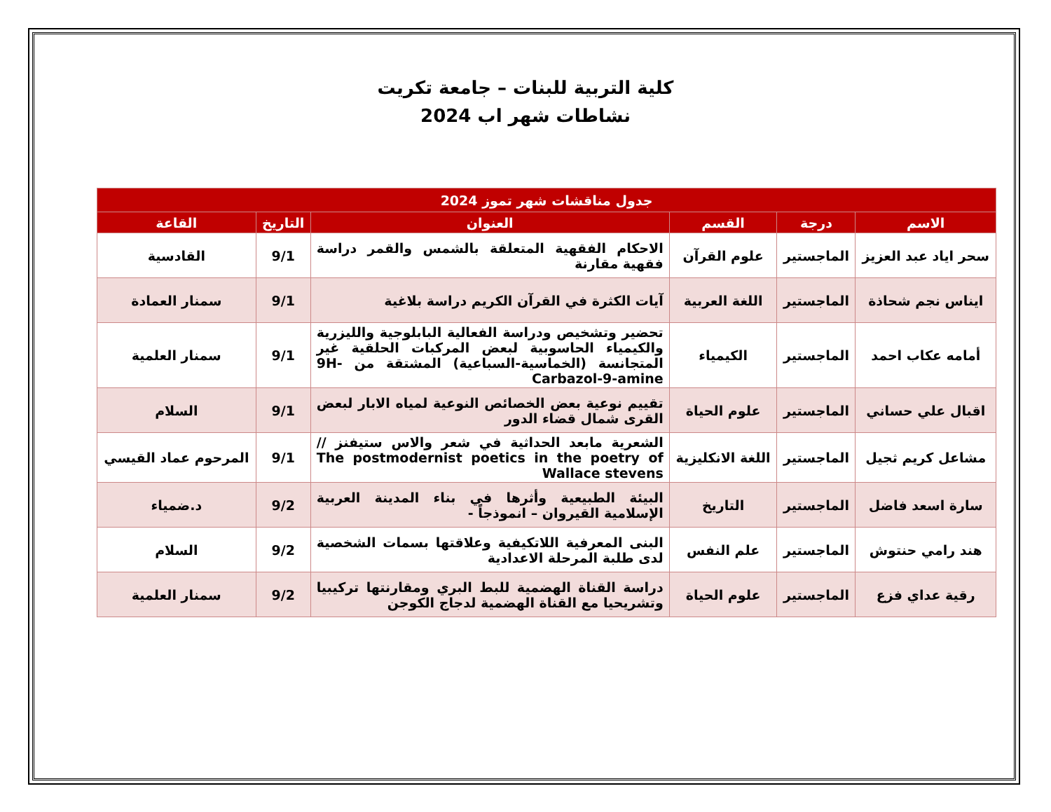كلية التربية للبنات – جامعة تكريت
نشاطات شهر اب 2024
| جدول مناقشات شهر تموز 2024 | | | | | |
| --- | --- | --- | --- | --- | --- |
| الاسم | درجة | القسم | العنوان | التاريخ | القاعة |
| سحر اياد عبد العزيز | الماجستير | علوم القرآن | الاحكام الفقهية المتعلقة بالشمس والقمر دراسة فقهية مقارنة | 9/1 | القادسية |
| ايناس نجم شحاذة | الماجستير | اللغة العربية | آيات الكثرة في القرآن الكريم دراسة بلاغية | 9/1 | سمنار العمادة |
| أمامه عكاب احمد | الماجستير | الكيمياء | تحضير وتشخيص ودراسة الفعالية البابلوجية والليزرية والكيمياء الحاسوبية لبعض المركبات الحلقية غير المتجانسة (الخماسية-السباعية) المشتقة من 9H-Carbazol-9-amine | 9/1 | سمنار العلمية |
| اقبال علي حساني | الماجستير | علوم الحياة | تقييم نوعية بعض الخصائص النوعية لمياه الابار لبعض القرى شمال قضاء الدور | 9/1 | السلام |
| مشاعل كريم ثجيل | الماجستير | اللغة الانكليزية | الشعرية مابعد الحداثية في شعر والاس ستيفنز // The postmodernist poetics in the poetry of Wallace stevens | 9/1 | المرحوم عماد القيسي |
| سارة اسعد فاضل | الماجستير | التاريخ | البيئة الطبيعية وأثرها في بناء المدينة العربية الإسلامية القيروان – انموذجاً - | 9/2 | د.ضمياء |
| هند رامي حنتوش | الماجستير | علم النفس | البنى المعرفية اللاتكيفية وعلاقتها بسمات الشخصية لدى طلبة المرحلة الاعدادية | 9/2 | السلام |
| رقية عداي فزع | الماجستير | علوم الحياة | دراسة القناة الهضمية للبط البري ومقارنتها تركيبيا وتشريحيا مع القناة الهضمية لدجاج الكوجن | 9/2 | سمنار العلمية |